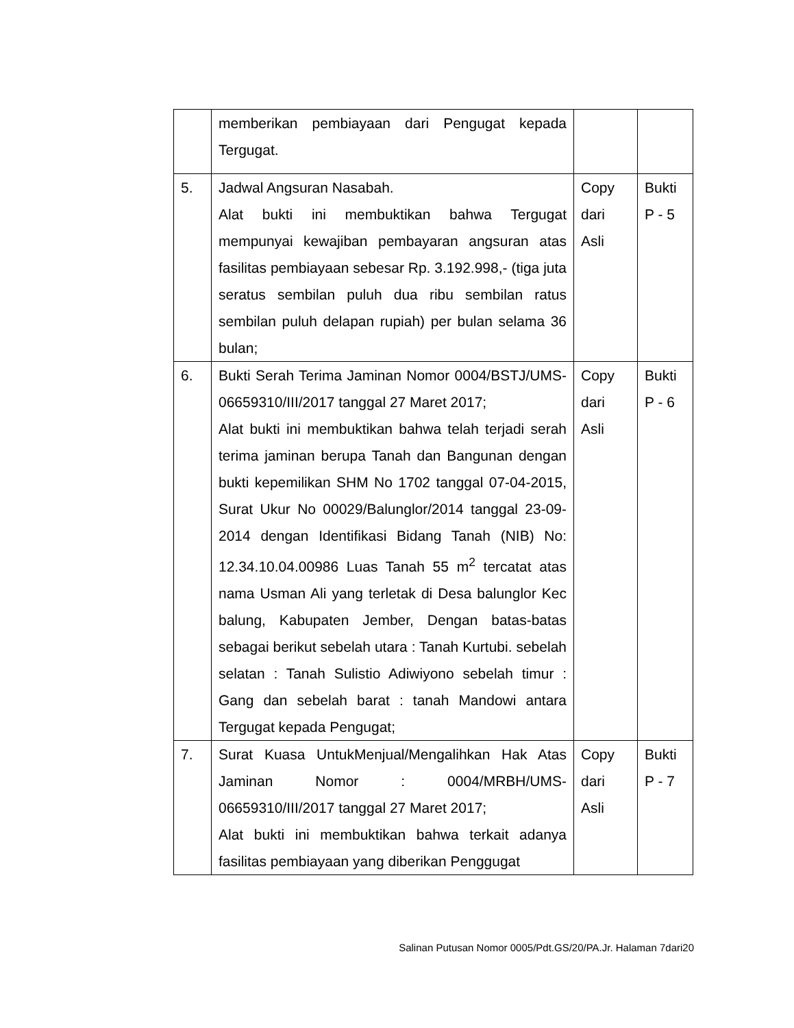| | memberikan pembiayaan dari Pengugat kepada Tergugat. | | |
| 5. | Jadwal Angsuran Nasabah. Alat bukti ini membuktikan bahwa Tergugat mempunyai kewajiban pembayaran angsuran atas fasilitas pembiayaan sebesar Rp. 3.192.998,- (tiga juta seratus sembilan puluh dua ribu sembilan ratus sembilan puluh delapan rupiah) per bulan selama 36 bulan; | Copy dari Asli | Bukti P - 5 |
| 6. | Bukti Serah Terima Jaminan Nomor 0004/BSTJ/UMS-06659310/III/2017 tanggal 27 Maret 2017; Alat bukti ini membuktikan bahwa telah terjadi serah terima jaminan berupa Tanah dan Bangunan dengan bukti kepemilikan SHM No 1702 tanggal 07-04-2015, Surat Ukur No 00029/Balunglor/2014 tanggal 23-09-2014 dengan Identifikasi Bidang Tanah (NIB) No: 12.34.10.04.00986 Luas Tanah 55 m<sup>2</sup> tercatat atas nama Usman Ali yang terletak di Desa balunglor Kec balung, Kabupaten Jember, Dengan batas-batas sebagai berikut sebelah utara : Tanah Kurtubi. sebelah selatan : Tanah Sulistio Adiwiyono sebelah timur : Gang dan sebelah barat : tanah Mandowi antara Tergugat kepada Pengugat; | Copy dari Asli | Bukti P - 6 |
| 7. | Surat Kuasa UntukMenjual/Mengalihkan Hak Atas Jaminan Nomor : 0004/MRBH/UMS-06659310/III/2017 tanggal 27 Maret 2017; Alat bukti ini membuktikan bahwa terkait adanya fasilitas pembiayaan yang diberikan Penggugat | Copy dari Asli | Bukti P - 7 |
Salinan Putusan Nomor 0005/Pdt.GS/20/PA.Jr. Halaman 7dari20